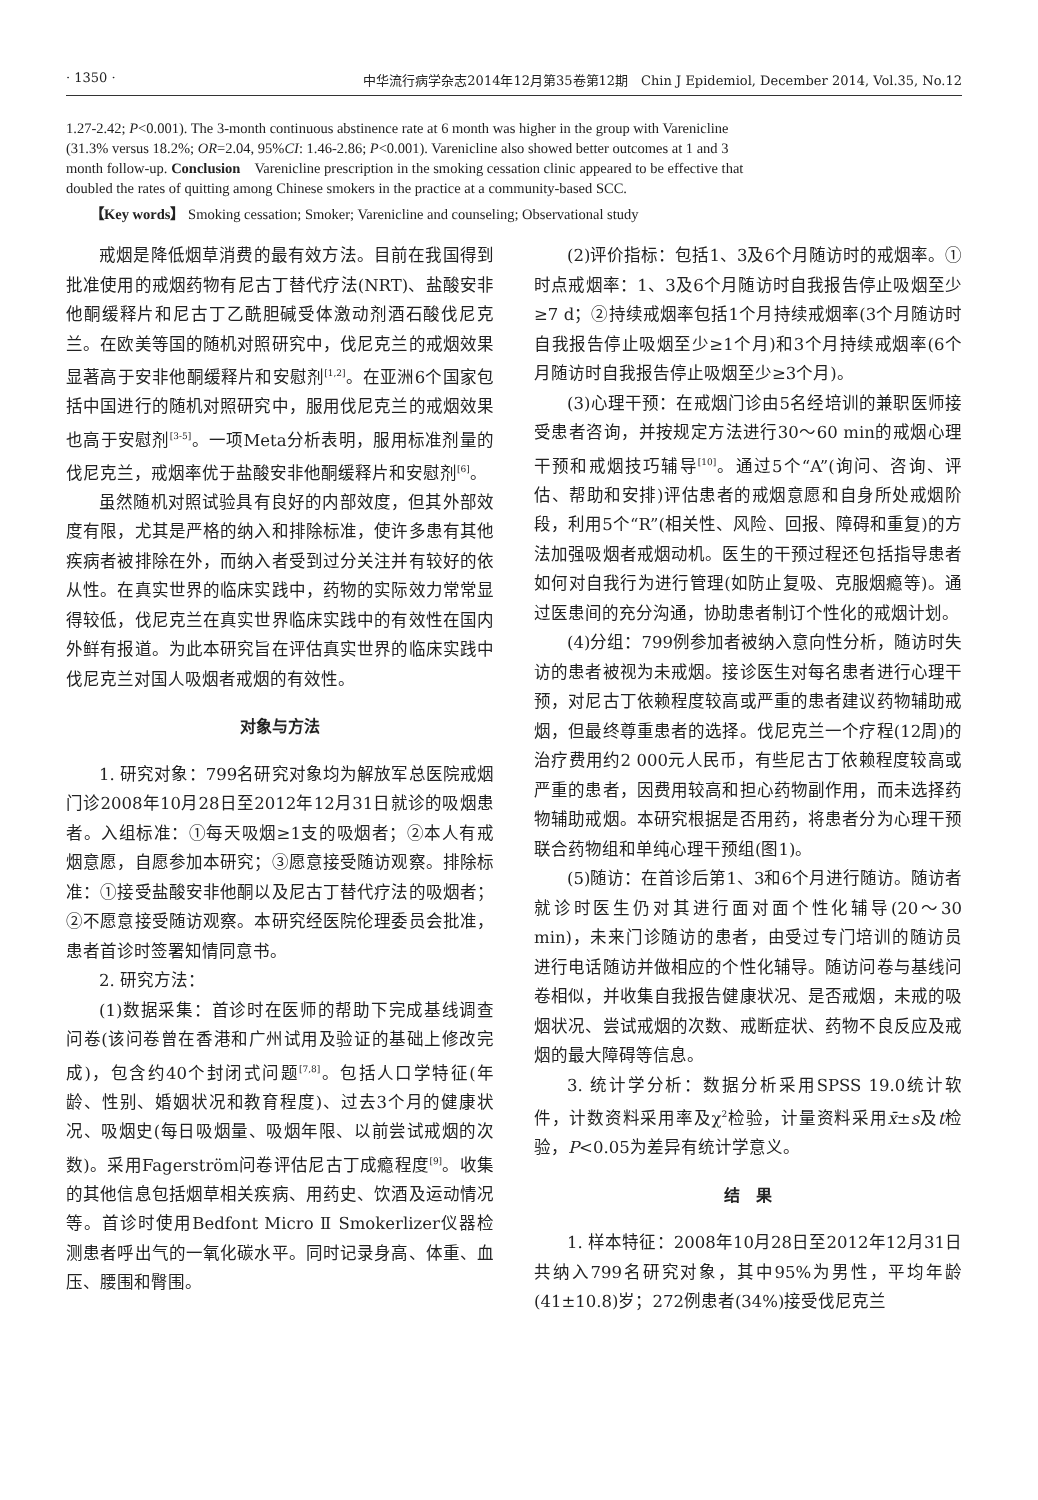· 1350 · 中华流行病学杂志2014年12月第35卷第12期　Chin J Epidemiol, December 2014, Vol.35, No.12
1.27-2.42; P<0.001). The 3-month continuous abstinence rate at 6 month was higher in the group with Varenicline (31.3% versus 18.2%; OR=2.04, 95%CI: 1.46-2.86; P<0.001). Varenicline also showed better outcomes at 1 and 3 month follow-up. Conclusion　Varenicline prescription in the smoking cessation clinic appeared to be effective that doubled the rates of quitting among Chinese smokers in the practice at a community-based SCC.
【Key words】 Smoking cessation; Smoker; Varenicline and counseling; Observational study
戒烟是降低烟草消费的最有效方法。目前在我国得到批准使用的戒烟药物有尼古丁替代疗法(NRT)、盐酸安非他酮缓释片和尼古丁乙酰胆碱受体激动剂酒石酸伐尼克兰。在欧美等国的随机对照研究中，伐尼克兰的戒烟效果显著高于安非他酮缓释片和安慰剂<sup>[1,2]</sup>。在亚洲6个国家包括中国进行的随机对照研究中，服用伐尼克兰的戒烟效果也高于安慰剂<sup>[3-5]</sup>。一项Meta分析表明，服用标准剂量的伐尼克兰，戒烟率优于盐酸安非他酮缓释片和安慰剂<sup>[6]</sup>。
虽然随机对照试验具有良好的内部效度，但其外部效度有限，尤其是严格的纳入和排除标准，使许多患有其他疾病者被排除在外，而纳入者受到过分关注并有较好的依从性。在真实世界的临床实践中，药物的实际效力常常显得较低，伐尼克兰在真实世界临床实践中的有效性在国内外鲜有报道。为此本研究旨在评估真实世界的临床实践中伐尼克兰对国人吸烟者戒烟的有效性。
对象与方法
1. 研究对象：799名研究对象均为解放军总医院戒烟门诊2008年10月28日至2012年12月31日就诊的吸烟患者。入组标准：①每天吸烟≥1支的吸烟者；②本人有戒烟意愿，自愿参加本研究；③愿意接受随访观察。排除标准：①接受盐酸安非他酮以及尼古丁替代疗法的吸烟者；②不愿意接受随访观察。本研究经医院伦理委员会批准，患者首诊时签署知情同意书。
2. 研究方法：
(1)数据采集：首诊时在医师的帮助下完成基线调查问卷(该问卷曾在香港和广州试用及验证的基础上修改完成)，包含约40个封闭式问题<sup>[7,8]</sup>。包括人口学特征(年龄、性别、婚姻状况和教育程度)、过去3个月的健康状况、吸烟史(每日吸烟量、吸烟年限、以前尝试戒烟的次数)。采用Fagerström问卷评估尼古丁成瘾程度<sup>[9]</sup>。收集的其他信息包括烟草相关疾病、用药史、饮酒及运动情况等。首诊时使用Bedfont Micro Ⅱ Smokerlizer仪器检测患者呼出气的一氧化碳水平。同时记录身高、体重、血压、腰围和臀围。
(2)评价指标：包括1、3及6个月随访时的戒烟率。①时点戒烟率：1、3及6个月随访时自我报告停止吸烟至少≥7 d；②持续戒烟率包括1个月持续戒烟率(3个月随访时自我报告停止吸烟至少≥1个月)和3个月持续戒烟率(6个月随访时自我报告停止吸烟至少≥3个月)。
(3)心理干预：在戒烟门诊由5名经培训的兼职医师接受患者咨询，并按规定方法进行30～60 min的戒烟心理干预和戒烟技巧辅导<sup>[10]</sup>。通过5个“A”(询问、咨询、评估、帮助和安排)评估患者的戒烟意愿和自身所处戒烟阶段，利用5个“R”(相关性、风险、回报、障碍和重复)的方法加强吸烟者戒烟动机。医生的干预过程还包括指导患者如何对自我行为进行管理(如防止复吸、克服烟瘾等)。通过医患间的充分沟通，协助患者制订个性化的戒烟计划。
(4)分组：799例参加者被纳入意向性分析，随访时失访的患者被视为未戒烟。接诊医生对每名患者进行心理干预，对尼古丁依赖程度较高或严重的患者建议药物辅助戒烟，但最终尊重患者的选择。伐尼克兰一个疗程(12周)的治疗费用约2 000元人民币，有些尼古丁依赖程度较高或严重的患者，因费用较高和担心药物副作用，而未选择药物辅助戒烟。本研究根据是否用药，将患者分为心理干预联合药物组和单纯心理干预组(图1)。
(5)随访：在首诊后第1、3和6个月进行随访。随访者就诊时医生仍对其进行面对面个性化辅导(20～30 min)，未来门诊随访的患者，由受过专门培训的随访员进行电话随访并做相应的个性化辅导。随访问卷与基线问卷相似，并收集自我报告健康状况、是否戒烟，未戒的吸烟状况、尝试戒烟的次数、戒断症状、药物不良反应及戒烟的最大障碍等信息。
3. 统计学分析：数据分析采用SPSS 19.0统计软件，计数资料采用率及χ<sup>2</sup>检验，计量资料采用x̄±s及t检验，P<0.05为差异有统计学意义。
结　果
1. 样本特征：2008年10月28日至2012年12月31日共纳入799名研究对象，其中95%为男性，平均年龄(41±10.8)岁；272例患者(34%)接受伐尼克兰